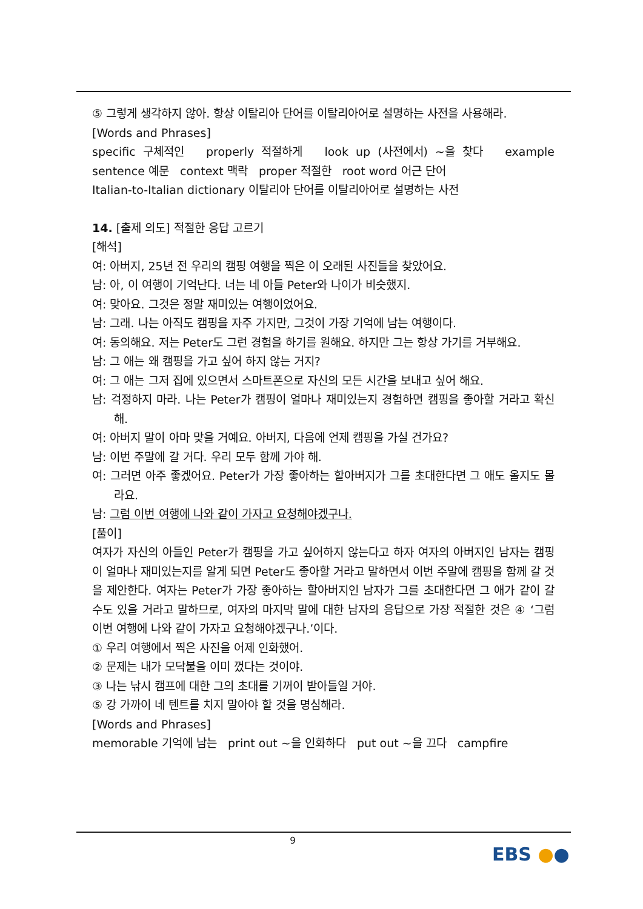⑤ 그렇게 생각하지 않아. 항상 이탈리아 단어를 이탈리아어로 설명하는 사전을 사용해라.
[Words and Phrases]
specific 구체적인 properly 적절하게 look up (사전에서) ~을 찾다 example sentence 예문 context 맥락 proper 적절한 root word 어근 단어
Italian-to-Italian dictionary 이탈리아 단어를 이탈리아어로 설명하는 사전
14. [출제 의도] 적절한 응답 고르기
[해석]
여: 아버지, 25년 전 우리의 캠핑 여행을 찍은 이 오래된 사진들을 찾았어요.
남: 아, 이 여행이 기억난다. 너는 네 아들 Peter와 나이가 비슷했지.
여: 맞아요. 그것은 정말 재미있는 여행이었어요.
남: 그래. 나는 아직도 캠핑을 자주 가지만, 그것이 가장 기억에 남는 여행이다.
여: 동의해요. 저는 Peter도 그런 경험을 하기를 원해요. 하지만 그는 항상 가기를 거부해요.
남: 그 애는 왜 캠핑을 가고 싶어 하지 않는 거지?
여: 그 애는 그저 집에 있으면서 스마트폰으로 자신의 모든 시간을 보내고 싶어 해요.
남: 걱정하지 마라. 나는 Peter가 캠핑이 얼마나 재미있는지 경험하면 캠핑을 좋아할 거라고 확신해.
여: 아버지 말이 아마 맞을 거예요. 아버지, 다음에 언제 캠핑을 가실 건가요?
남: 이번 주말에 갈 거다. 우리 모두 함께 가야 해.
여: 그러면 아주 좋겠어요. Peter가 가장 좋아하는 할아버지가 그를 초대한다면 그 애도 올지도 몰라요.
남: 그럼 이번 여행에 나와 같이 가자고 요청해야겠구나.
[풀이]
여자가 자신의 아들인 Peter가 캠핑을 가고 싶어하지 않는다고 하자 여자의 아버지인 남자는 캠핑이 얼마나 재미있는지를 알게 되면 Peter도 좋아할 거라고 말하면서 이번 주말에 캠핑을 함께 갈 것을 제안한다. 여자는 Peter가 가장 좋아하는 할아버지인 남자가 그를 초대한다면 그 애가 같이 갈 수도 있을 거라고 말하므로, 여자의 마지막 말에 대한 남자의 응답으로 가장 적절한 것은 ④ ‘그럼 이번 여행에 나와 같이 가자고 요청해야겠구나.’이다.
① 우리 여행에서 찍은 사진을 어제 인화했어.
② 문제는 내가 모닥불을 이미 껐다는 것이야.
③ 나는 낚시 캠프에 대한 그의 초대를 기꺼이 받아들일 거야.
⑤ 강 가까이 네 텐트를 치지 말아야 할 것을 명심해라.
[Words and Phrases]
memorable 기억에 남는 print out ~을 인화하다 put out ~을 끄다 campfire
9
EBS ●●